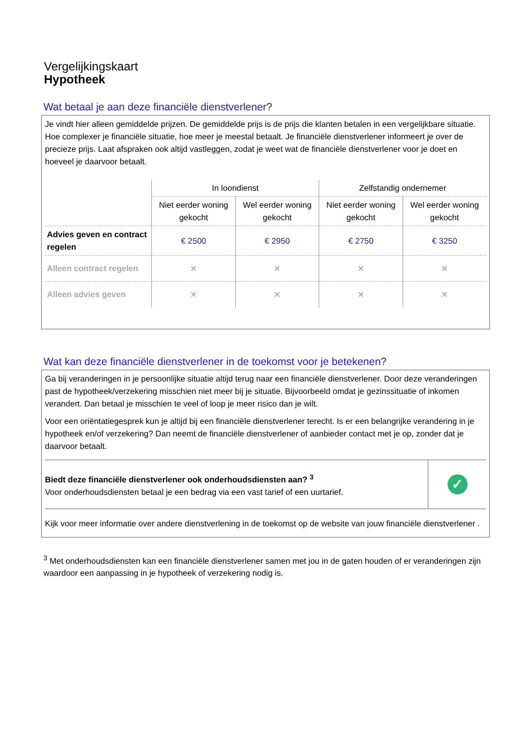Vergelijkingskaart
Hypotheek
Wat betaal je aan deze financiële dienstverlener?
Je vindt hier alleen gemiddelde prijzen. De gemiddelde prijs is de prijs die klanten betalen in een vergelijkbare situatie. Hoe complexer je financiële situatie, hoe meer je meestal betaalt. Je financiële dienstverlener informeert je over de precieze prijs. Laat afspraken ook altijd vastleggen, zodat je weet wat de financiële dienstverlener voor je doet en hoeveel je daarvoor betaalt.
| | In loondienst | | Zelfstandig ondernemer | |
| --- | --- | --- | --- | --- |
| | Niet eerder woning gekocht | Wel eerder woning gekocht | Niet eerder woning gekocht | Wel eerder woning gekocht |
| Advies geven en contract regelen | € 2500 | € 2950 | € 2750 | € 3250 |
| Alleen contract regelen | × | × | × | × |
| Alleen advies geven | × | × | × | × |
Wat kan deze financiële dienstverlener in de toekomst voor je betekenen?
Ga bij veranderingen in je persoonlijke situatie altijd terug naar een financiële dienstverlener. Door deze veranderingen past de hypotheek/verzekering misschien niet meer bij je situatie. Bijvoorbeeld omdat je gezinssituatie of inkomen verandert. Dan betaal je misschien te veel of loop je meer risico dan je wilt.
Voor een oriëntatiegesprek kun je altijd bij een financiële dienstverlener terecht. Is er een belangrijke verandering in je hypotheek en/of verzekering? Dan neemt de financiële dienstverlener of aanbieder contact met je op, zonder dat je daarvoor betaalt.
Biedt deze financiële dienstverlener ook onderhoudsdiensten aan? <sup>3</sup>
Voor onderhoudsdiensten betaal je een bedrag via een vast tarief of een uurtarief.
✓
Kijk voor meer informatie over andere dienstverlening in de toekomst op de website van jouw financiële dienstverlener .
<sup>3</sup> Met onderhoudsdiensten kan een financiële dienstverlener samen met jou in de gaten houden of er veranderingen zijn waardoor een aanpassing in je hypotheek of verzekering nodig is.